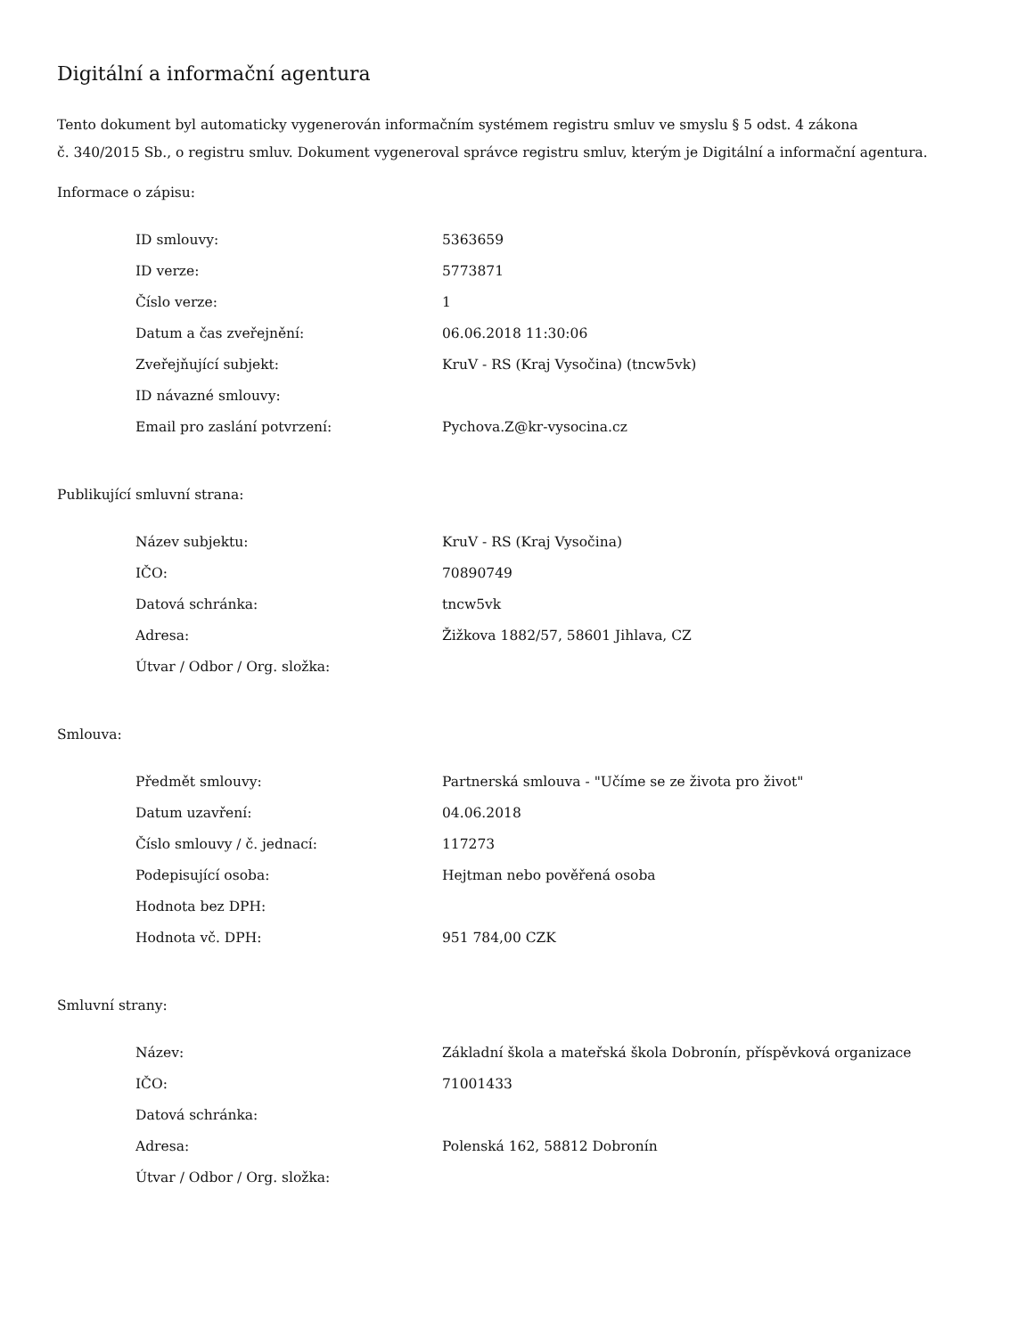Digitální a informační agentura
Tento dokument byl automaticky vygenerován informačním systémem registru smluv ve smyslu § 5 odst. 4 zákona
č. 340/2015 Sb., o registru smluv. Dokument vygeneroval správce registru smluv, kterým je Digitální a informační agentura.
Informace o zápisu:
| ID smlouvy: | 5363659 |
| ID verze: | 5773871 |
| Číslo verze: | 1 |
| Datum a čas zveřejnění: | 06.06.2018 11:30:06 |
| Zveřejňující subjekt: | KruV - RS (Kraj Vysočina) (tncw5vk) |
| ID návazné smlouvy: | |
| Email pro zaslání potvrzení: | Pychova.Z@kr-vysocina.cz |
Publikující smluvní strana:
| Název subjektu: | KruV - RS (Kraj Vysočina) |
| IČO: | 70890749 |
| Datová schránka: | tncw5vk |
| Adresa: | Žižkova 1882/57, 58601 Jihlava, CZ |
| Útvar / Odbor / Org. složka: | |
Smlouva:
| Předmět smlouvy: | Partnerská smlouva - "Učíme se ze života pro život" |
| Datum uzavření: | 04.06.2018 |
| Číslo smlouvy / č. jednací: | 117273 |
| Podepisující osoba: | Hejtman nebo pověřená osoba |
| Hodnota bez DPH: | |
| Hodnota vč. DPH: | 951 784,00 CZK |
Smluvní strany:
| Název: | Základní škola a mateřská škola Dobronín, příspěvková organizace |
| IČO: | 71001433 |
| Datová schránka: | |
| Adresa: | Polenská 162, 58812 Dobronín |
| Útvar / Odbor / Org. složka: | |